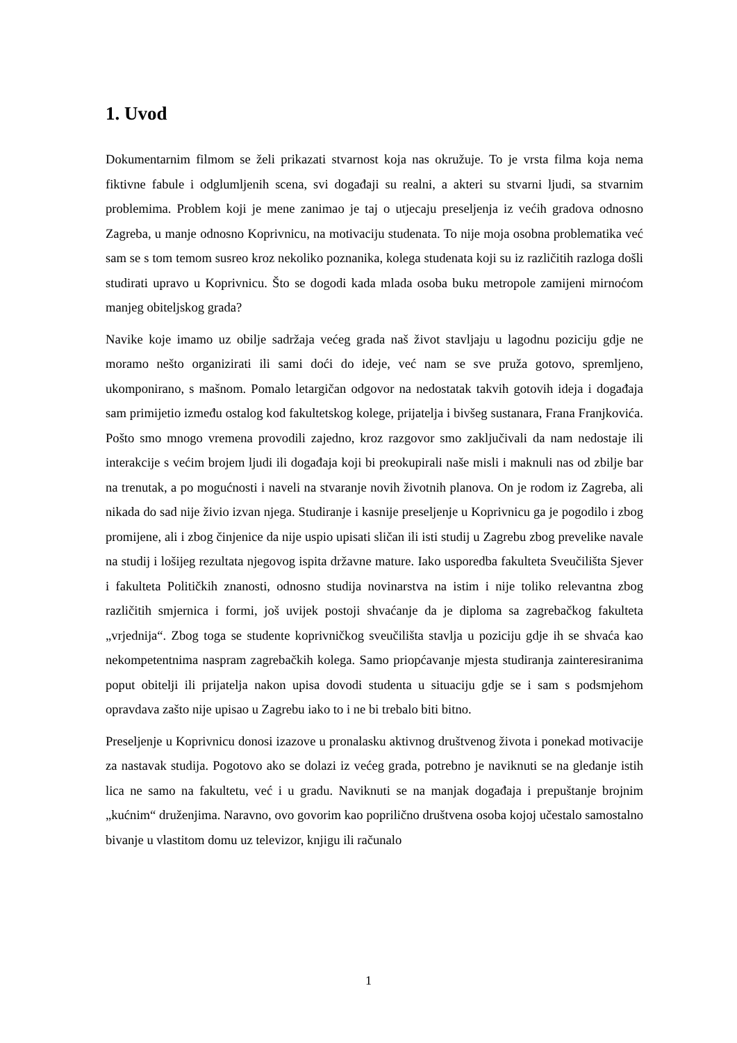1. Uvod
Dokumentarnim filmom se želi prikazati stvarnost koja nas okružuje. To je vrsta filma koja nema fiktivne fabule i odglumljenih scena, svi događaji su realni, a akteri su stvarni ljudi, sa stvarnim problemima. Problem koji je mene zanimao je taj o utjecaju preseljenja iz većih gradova odnosno Zagreba, u manje odnosno Koprivnicu, na motivaciju studenata. To nije moja osobna problematika već sam se s tom temom susreo kroz nekoliko poznanika, kolega studenata koji su iz različitih razloga došli studirati upravo u Koprivnicu. Što se dogodi kada mlada osoba buku metropole zamijeni mirnoćom manjeg obiteljskog grada?
Navike koje imamo uz obilje sadržaja većeg grada naš život stavljaju u lagodnu poziciju gdje ne moramo nešto organizirati ili sami doći do ideje, već nam se sve pruža gotovo, spremljeno, ukomponirano, s mašnom. Pomalo letargičan odgovor na nedostatak takvih gotovih ideja i događaja sam primijetio između ostalog kod fakultetskog kolege, prijatelja i bivšeg sustanara, Frana Franjkovića. Pošto smo mnogo vremena provodili zajedno, kroz razgovor smo zaključivali da nam nedostaje ili interakcije s većim brojem ljudi ili događaja koji bi preokupirali naše misli i maknuli nas od zbilje bar na trenutak, a po mogućnosti i naveli na stvaranje novih životnih planova. On je rodom iz Zagreba, ali nikada do sad nije živio izvan njega. Studiranje i kasnije preseljenje u Koprivnicu ga je pogodilo i zbog promijene, ali i zbog činjenice da nije uspio upisati sličan ili isti studij u Zagrebu zbog prevelike navale na studij i lošijeg rezultata njegovog ispita državne mature. Iako usporedba fakulteta Sveučilišta Sjever i fakulteta Političkih znanosti, odnosno studija novinarstva na istim i nije toliko relevantna zbog različitih smjernica i formi, još uvijek postoji shvaćanje da je diploma sa zagrebačkog fakulteta „vrjednija“. Zbog toga se studente koprivničkog sveučilišta stavlja u poziciju gdje ih se shvaća kao nekompetentnima naspram zagrebačkih kolega. Samo priopćavanje mjesta studiranja zainteresiranima poput obitelji ili prijatelja nakon upisa dovodi studenta u situaciju gdje se i sam s podsmjehom opravdava zašto nije upisao u Zagrebu iako to i ne bi trebalo biti bitno.
Preseljenje u Koprivnicu donosi izazove u pronalasku aktivnog društvenog života i ponekad motivacije za nastavak studija. Pogotovo ako se dolazi iz većeg grada, potrebno je naviknuti se na gledanje istih lica ne samo na fakultetu, već i u gradu. Naviknuti se na manjak događaja i prepuštanje brojnim „kućnim“ druženjima. Naravno, ovo govorim kao poprilično društvena osoba kojoj učestalo samostalno bivanje u vlastitom domu uz televizor, knjigu ili računalo
1